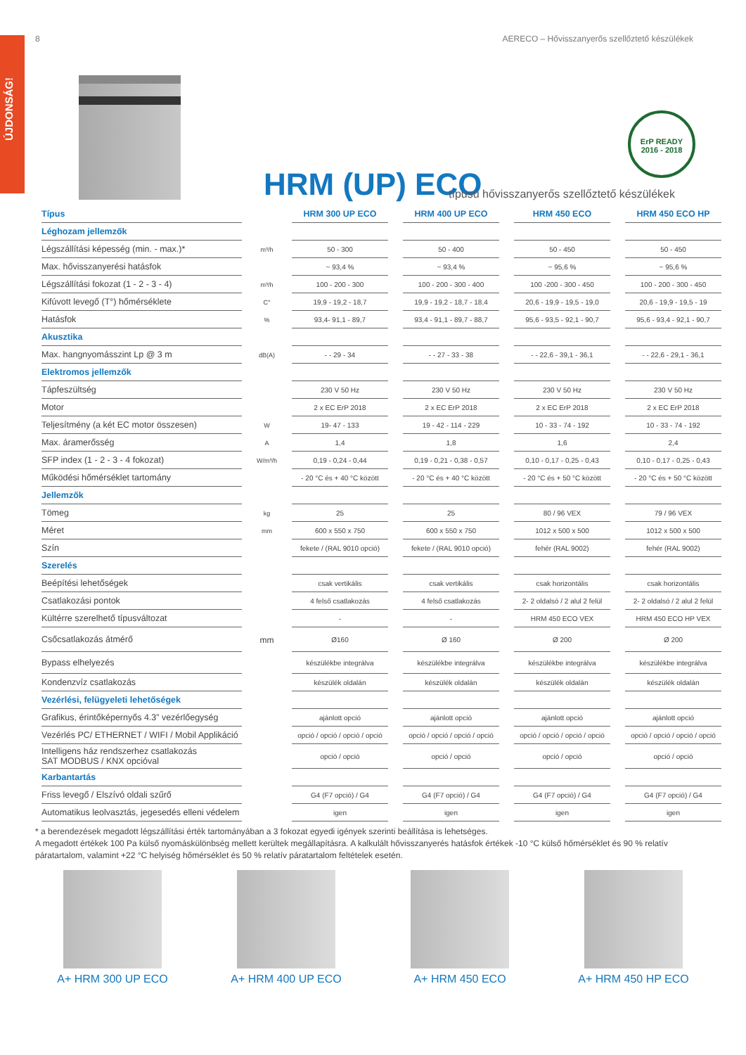ÚJDONSÁG!
8 AERECO – Hővisszanyerős szellőztető készülékek
ErP READY
2016 - 2018
HRM (UP) ECO
típusú hővisszanyerős szellőztető készülékek
| Típus | | HRM 300 UP ECO | HRM 400 UP ECO | HRM 450 ECO | HRM 450 ECO HP |
| Léghozam jellemzők | | | | | |
| Légszállítási képesség (min. - max.)* | m³/h | 50 - 300 | 50 - 400 | 50 - 450 | 50 - 450 |
| Max. hővisszanyerési hatásfok | | ~ 93,4 % | ~ 93,4 % | ~ 95,6 % | ~ 95,6 % |
| Légszállítási fokozat (1 - 2 - 3 - 4) | m³/h | 100 - 200 - 300 | 100 - 200 - 300 - 400 | 100 -200 - 300 - 450 | 100 - 200 - 300 - 450 |
| Kifúvott levegő (T°) hőmérséklete | C° | 19,9 - 19,2 - 18,7 | 19,9 - 19,2 - 18,7 - 18,4 | 20,6 - 19,9 - 19,5 - 19,0 | 20,6 - 19,9 - 19,5 - 19 |
| Hatásfok | % | 93,4- 91,1 - 89,7 | 93,4 - 91,1 - 89,7 - 88,7 | 95,6 - 93,5 - 92,1 - 90,7 | 95,6 - 93,4 - 92,1 - 90,7 |
| Akusztika | | | | | |
| Max. hangnyomásszint Lp @ 3 m | dB(A) | - - 29 - 34 | - - 27 - 33 - 38 | - - 22,6 - 39,1 - 36,1 | - - 22,6 - 29,1 - 36,1 |
| Elektromos jellemzők | | | | | |
| Tápfeszültség | | 230 V 50 Hz | 230 V 50 Hz | 230 V 50 Hz | 230 V 50 Hz |
| Motor | | 2 x EC ErP 2018 | 2 x EC ErP 2018 | 2 x EC ErP 2018 | 2 x EC ErP 2018 |
| Teljesítmény (a két EC motor összesen) | W | 19- 47 - 133 | 19 - 42 - 114 - 229 | 10 - 33 - 74 - 192 | 10 - 33 - 74 - 192 |
| Max. áramerősség | A | 1,4 | 1,8 | 1,6 | 2,4 |
| SFP index (1 - 2 - 3 - 4 fokozat) | W/m³/h | 0,19 - 0,24 - 0,44 | 0,19 - 0,21 - 0,38 - 0,57 | 0,10 - 0,17 - 0,25 - 0,43 | 0,10 - 0,17 - 0,25 - 0,43 |
| Működési hőmérséklet tartomány | | - 20 °C és + 40 °C között | - 20 °C és + 40 °C között | - 20 °C és + 50 °C között | - 20 °C és + 50 °C között |
| Jellemzők | | | | | |
| Tömeg | kg | 25 | 25 | 80 / 96 VEX | 79 / 96 VEX |
| Méret | mm | 600 x 550 x 750 | 600 x 550 x 750 | 1012 x 500 x 500 | 1012 x 500 x 500 |
| Szín | | fekete / (RAL 9010 opció) | fekete / (RAL 9010 opció) | fehér (RAL 9002) | fehér (RAL 9002) |
| Szerelés | | | | | |
| Beépítési lehetőségek | | csak vertikális | csak vertikális | csak horizontális | csak horizontális |
| Csatlakozási pontok | | 4 felső csatlakozás | 4 felső csatlakozás | 2- 2 oldalsó / 2 alul 2 felül | 2- 2 oldalsó / 2 alul 2 felül |
| Kültérre szerelhető típusváltozat | | - | - | HRM 450 ECO VEX | HRM 450 ECO HP VEX |
| Csőcsatlakozás átmérő | mm | Ø160 | Ø 160 | Ø 200 | Ø 200 |
| Bypass elhelyezés | | készülékbe integrálva | készülékbe integrálva | készülékbe integrálva | készülékbe integrálva |
| Kondenzvíz csatlakozás | | készülék oldalán | készülék oldalán | készülék oldalán | készülék oldalán |
| Vezérlési, felügyeleti lehetőségek | | | | | |
| Grafikus, érintőképernyős 4.3” vezérlőegység | | ajánlott opció | ajánlott opció | ajánlott opció | ajánlott opció |
| Vezérlés PC/ ETHERNET / WIFI / Mobil Applikáció | | opció / opció / opció / opció | opció / opció / opció / opció | opció / opció / opció / opció | opció / opció / opció / opció |
| Intelligens ház rendszerhez csatlakozás SAT MODBUS / KNX opcióval | | opció / opció | opció / opció | opció / opció | opció / opció |
| Karbantartás | | | | | |
| Friss levegő / Elszívó oldali szűrő | | G4 (F7 opció) / G4 | G4 (F7 opció) / G4 | G4 (F7 opció) / G4 | G4 (F7 opció) / G4 |
| Automatikus leolvasztás, jegesedés elleni védelem | | igen | igen | igen | igen |
* a berendezések megadott légszállítási érték tartományában a 3 fokozat egyedi igények szerinti beállítása is lehetséges.
A megadott értékek 100 Pa külső nyomáskülönbség mellett kerültek megállapításra. A kalkulált hővisszanyerés hatásfok értékek -10 °C külső hőmérséklet és 90 % relatív páratartalom, valamint +22 °C helyiség hőmérséklet és 50 % relatív páratartalom feltételek esetén.
A+ HRM 300 UP ECO A+ HRM 400 UP ECO A+ HRM 450 ECO A+ HRM 450 HP ECO